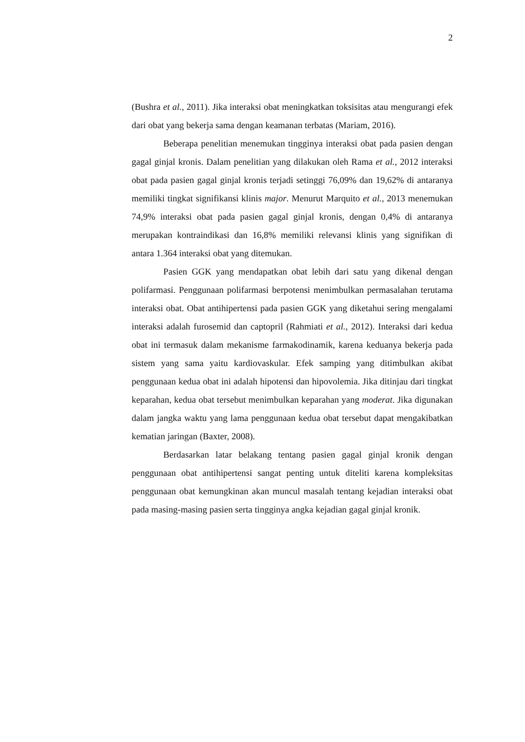2
(Bushra et al., 2011). Jika interaksi obat meningkatkan toksisitas atau mengurangi efek dari obat yang bekerja sama dengan keamanan terbatas (Mariam, 2016).
Beberapa penelitian menemukan tingginya interaksi obat pada pasien dengan gagal ginjal kronis. Dalam penelitian yang dilakukan oleh Rama et al., 2012 interaksi obat pada pasien gagal ginjal kronis terjadi setinggi 76,09% dan 19,62% di antaranya memiliki tingkat signifikansi klinis major. Menurut Marquito et al., 2013 menemukan 74,9% interaksi obat pada pasien gagal ginjal kronis, dengan 0,4% di antaranya merupakan kontraindikasi dan 16,8% memiliki relevansi klinis yang signifikan di antara 1.364 interaksi obat yang ditemukan.
Pasien GGK yang mendapatkan obat lebih dari satu yang dikenal dengan polifarmasi. Penggunaan polifarmasi berpotensi menimbulkan permasalahan terutama interaksi obat. Obat antihipertensi pada pasien GGK yang diketahui sering mengalami interaksi adalah furosemid dan captopril (Rahmiati et al., 2012). Interaksi dari kedua obat ini termasuk dalam mekanisme farmakodinamik, karena keduanya bekerja pada sistem yang sama yaitu kardiovaskular. Efek samping yang ditimbulkan akibat penggunaan kedua obat ini adalah hipotensi dan hipovolemia. Jika ditinjau dari tingkat keparahan, kedua obat tersebut menimbulkan keparahan yang moderat. Jika digunakan dalam jangka waktu yang lama penggunaan kedua obat tersebut dapat mengakibatkan kematian jaringan (Baxter, 2008).
Berdasarkan latar belakang tentang pasien gagal ginjal kronik dengan penggunaan obat antihipertensi sangat penting untuk diteliti karena kompleksitas penggunaan obat kemungkinan akan muncul masalah tentang kejadian interaksi obat pada masing-masing pasien serta tingginya angka kejadian gagal ginjal kronik.